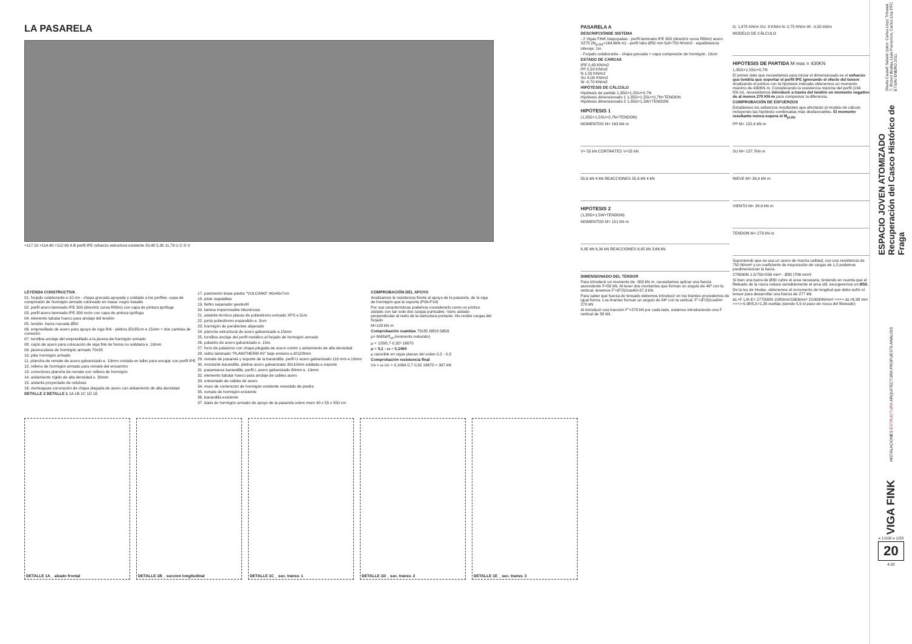LA PASARELA
+117.10 +114.40 +112.90 A B perfil IPE refuerzo estructura existente 20,48 5,30 11,79 U C D V
LEYENDA CONSTRUCTIVA
01. forjado colaborante e.10 cm - chapa grecada apoyada y soldada a los perfiles -capa de compresión de hormigón armado coloreado en masa: negro basalto
02. perfil acero laminado IPE 300 (directriz curva R80m) con capa de pintura ignífuga
03. perfil acero laminado IPE 300 recto con capa de pintura ignífuga
04. elemento tubular hueco para anclaje del tendón
05. tendón. barra roscada Ø50
06. empresillado de acero para apoyo de viga fink - pletina 35x35cm e.15mm + dos cartelas de conexión
07. tornillos anclaje del empresillado a la jácena de hormigón armado
08. cajón de acero para colocación de viga fink de forma no solidaria e. 10mm
09. jácena plana de hormigón armado 70x35
10. pilar hormigón armado
11. plancha de remate de acero galvanizado e. 10mm cortada en taller para encajar con perfil IPE
12. relleno de hormigón armado para remate del encuentro
13. conectores plancha de remate con relleno de hormigón
14. aislamiento rígido de alta densidad e. 30mm
15. aislante proyectado de celulosa
16. vierteaguas coronación de chapa plegada de acero con aislamiento de alta densidad
DETALLE 2 DETALLE 1 1A 1B 1C 1D 1E
17. pavimento losas piedra "VULCANO" 40x40x7cm
18. plots regulables
19. fieltro separador geotextil
20. lamina impermeable bituminosa
21. aislante térmico placas de poliestireno extruido XPS e.5cm
22. junta poliestireno expandido e. 3cm
23. hormigón de pendientes aligerado
24. plancha estructural de acero galvanizado e.15mm
25. tornillos anclaje del perfil metálico al forjado de hormigón armado
26. palastro de acero galvanizado e. 15m.
27. forro de palastros con chapa plegada de acero cortén y aislamiento de alta densidad
28. vidrio laminado "PLANITHERM 4S" bajo emisivo e.8/12/8mm
29. remate de pasarela y soporte de la barandilla. perfil U acero galvanizado 110 mm e.10mm
30. montante barandilla. pletina acero galvanizado 30x10mm soldada a soporte
31. pasamanos barandilla. perfil L acero galvanizado 80mm e. 10mm
32. elemento tubular hueco para anclaje de cables acero
33. entramado de cables de acero
34. muro de contención de hormigón existente revestido de piedra
35. remate de hormigón existente
36. barandilla existente
37. dado de hormigón armado de apoyo de la pasarela sobre muro 40 x 55 x 550 cm
COMPROBACIÓN DEL APOYO
Analizamos la resistencia frente al apoyo de la pasarela, de la viga de hormigón que la soporta (P09-P14)
Por sus características podemos considerarlo como un pórtico aislado con tan solo dos cargas puntuales -Vano aislado perpendicular al resto de la estructura portante -No recibe cargas del forjado
M=128 kN·m
Comprobación cuantías 75x35 2Ø16 5Ø16
μ= Md/bd²f<sub>cd</sub> (momento reducido)
μ = 128/0,7·0,32²·16670
μ = 0,1 - ω = 0,1064
μ razonble en vigas planas del orden 0,2 - 0,3
Comprobación resistencia final
Us = ω·Uc = 0,1064·0,7·0,32·16670 = 397 kN
DETALLE 1A _ alzado frontal DETALLE 1B _ seccion longitudinal
DETALLE 1C _ sec. transv. 1 DETALLE 1D _ sec. transv. 2 DETALLE 1E _ sec. transv. 3
PASARELA A
DESCRIPCIÓNDE SISTEMA
- 2 Vigas FINK biapoyadas - perfil laminado IPE 300 (directriz curva R80m) acero S275 (M<sub>pl,Rd</sub>=164,6kN·m) - perfil tubo Ø50 mm fyd=750 N/mm2 - equidistancia intereje: 1m
- Forjado colaborante - chapa grecada + capa compresión de hormigón. 10cm
ESTADO DE CARGAS
IPE 0,43 KN/m2
PP 2,50 KN/m2
N 1,00 KN/m2
SU 4,00 KN/m2
W -0,70 KN/m2
HIPÓTESIS DE CÁLCULO
Hipótesis de partida 1,35G+1,5SU+0,7N
Hipótesis dimensionado 1 1,35G+1,5SU+0,7N+TENDON
Hipótesis dimensionado 2 1,35G+1,5W+TENDON
HIPÓTESIS 1
(1,35G+1,5SU+0,7N+TENDON)
MOMENTOS M= 163 kN·m
V= 55 kN CORTANTES V=55 kN
55,6 kN 4 kN REACCIONES 55,6 kN 4 kN
HIPÓTESIS 2
(1,35G+1,5W+TENDON)
MOMENTOS M= 151 kN·m
6,95 kN 6,34 kN REACCIONES 6,95 kN 3,66 kN
DIMENSIONADO DEL TENSOR
Para introducir un momento de -300 kN·m, necesitamos aplicar una fuerza ascendente F=58 kN. Al tener dos montantes que forman un angulo de 40º con la vertical, tenemos F'=(F/2)/cos40=37,9 kN.
Para saber qué fuerza de tensado debemos introducir en los tirantes procedemos de igual forma. Los tirantes forman un angulo de 84º con la vertical. F"=(F/2)/cos84= 278 kN
Al introducir una tracción F"=278 kN por cada lado, estamos introduciendo una F vertical de 58 kN.
G: 1,875 KN/m SU: 3 KN/m N: 0,75 KN/m W: -0,55 kN/m
MODELO DE CÁLCULO
HIPÓTESIS DE PARTIDA M max = 430KN
1,35G+1,5SU+0,7N
El primer dato que necesitamos para iniciar el dimensionado es el esfuerzo que tendría que soportar el perfil IPE ignorando el efecto del tensor. Analizando el pórtico con la hipótesis indicada obtenemos un momento máximo de 430KN·m. Considerando la resistencia máxima del perfil (164 KN·m), neceseitamos introducir a través del tendón un momento negativo de al menos 270 KN·m para compensar la diferencia.
COMPROBACIÓN DE ESFUERZOS
Estudiamos los esfuerzos resultantes que afectarán al modelo de cálculo incluyendo las hipótesis combinadas más desfavorables. El momento resultante nunca supera el M<sub>pl,Rd</sub>
PP M= 122,4 kN·m
SU M= 157,7kN·m
NIEVE M= 39,4 kN·m
VIENTO M= 28,9 kN·m
TENDON M= 273 kN·m
Suponiendo que se usa un acero de mucha calidad, con una resistencia de 750 N/mm² y un coeficiente de mayoración de cargas de 1,5 podemos predimensionar la barra.
278000N·1,5/750=556 mm² - Ø30 (706 mm²)
Si bien una barra de Ø30 cubre el area necesaria, teniendo en cuenta que el fileteado de la rosca reduce sensiblemente el area útil, escogeremos un Ø50.
De la ley de Hooke, obtenemos el incremento de longitud que debe sufrir el tensor para desarrollar una fuerza de 277 kN.
ΔL=F·L/A·E= 277000N·1080mm/1963mm²·210000N/mm² ==== ΔL=6,98 mm ===> 6,98/5,5=1,26 vueltas (siendo 5,5 el paso de rosca del fileteado)
Sheila Castañ Sabaté (tutor: Carles Llop) Tribunal 7: Robert Brufau, Lluís Parramon, Carles Llop PFC ETSAV ENERO 2011
ESPACIO JOVEN ATOMIZADO Recuperación del Casco Histórico de Fraga
INSTALACIONES ESTRUCTURA ARQUITECTURA PROPUESTA ANÁLISIS
VIGA FINK
e 1/100 e 1/20
20
4.02